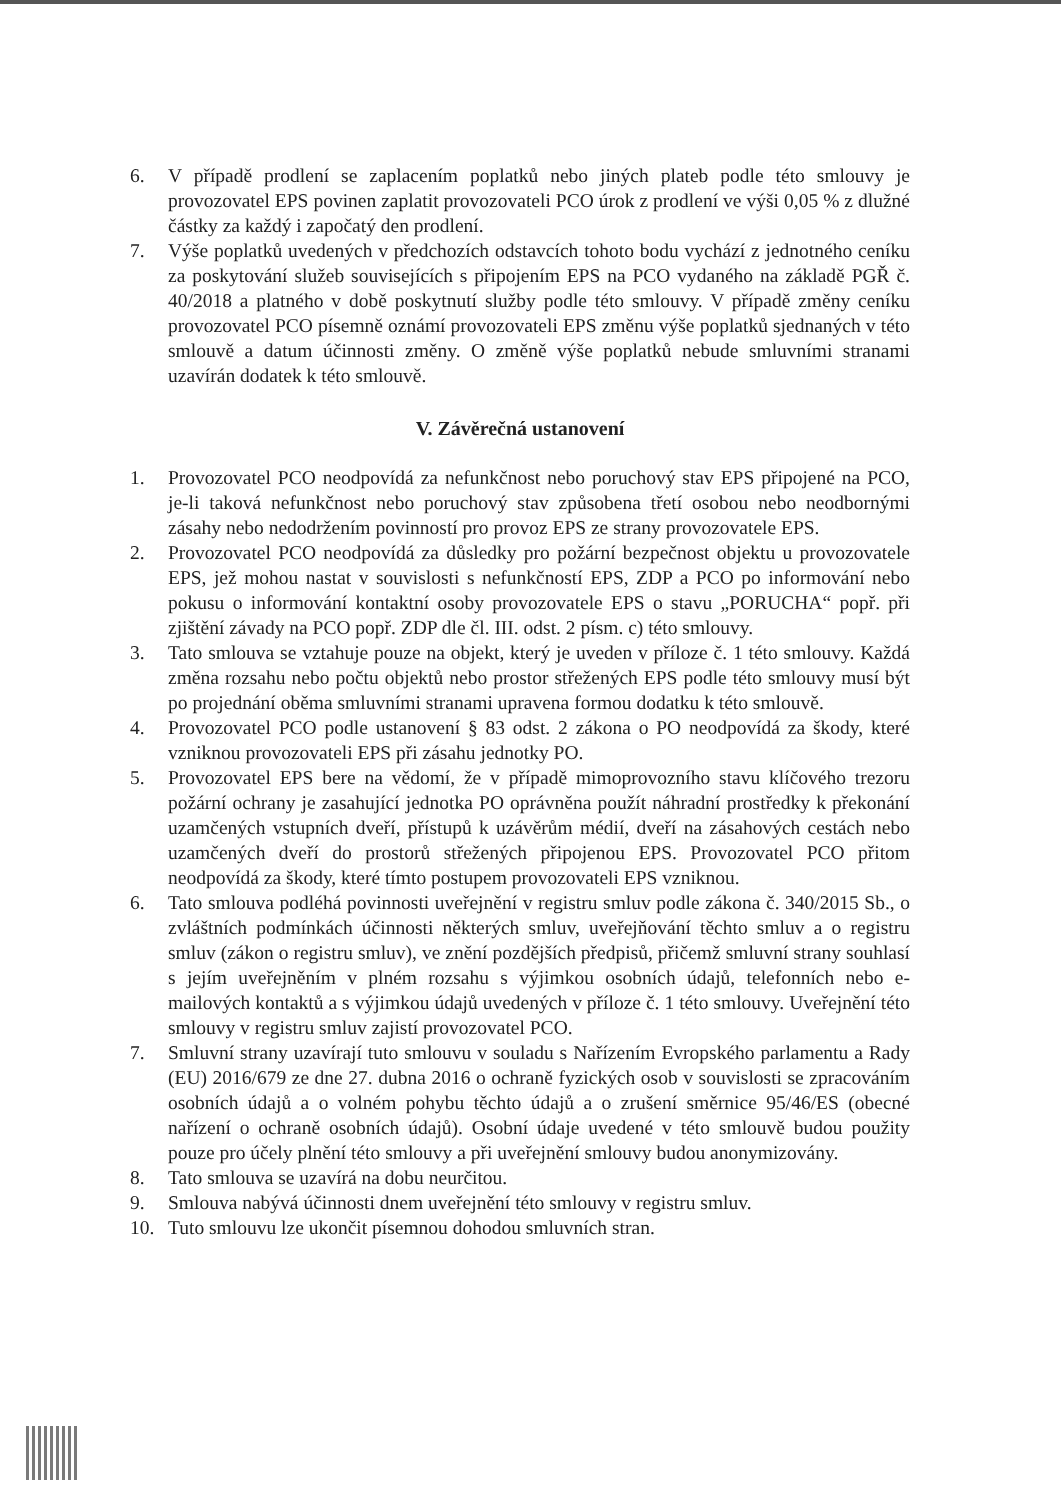6. V případě prodlení se zaplacením poplatků nebo jiných plateb podle této smlouvy je provozovatel EPS povinen zaplatit provozovateli PCO úrok z prodlení ve výši 0,05 % z dlužné částky za každý i započatý den prodlení.
7. Výše poplatků uvedených v předchozích odstavcích tohoto bodu vychází z jednotného ceníku za poskytování služeb souvisejících s připojením EPS na PCO vydaného na základě PGŘ č. 40/2018 a platného v době poskytnutí služby podle této smlouvy. V případě změny ceníku provozovatel PCO písemně oznámí provozovateli EPS změnu výše poplatků sjednaných v této smlouvě a datum účinnosti změny. O změně výše poplatků nebude smluvními stranami uzavírán dodatek k této smlouvě.
V. Závěrečná ustanovení
1. Provozovatel PCO neodpovídá za nefunkčnost nebo poruchový stav EPS připojené na PCO, je-li taková nefunkčnost nebo poruchový stav způsobena třetí osobou nebo neodbornými zásahy nebo nedodržením povinností pro provoz EPS ze strany provozovatele EPS.
2. Provozovatel PCO neodpovídá za důsledky pro požární bezpečnost objektu u provozovatele EPS, jež mohou nastat v souvislosti s nefunkčností EPS, ZDP a PCO po informování nebo pokusu o informování kontaktní osoby provozovatele EPS o stavu „PORUCHA“ popř. při zjištění závady na PCO popř. ZDP dle čl. III. odst. 2 písm. c) této smlouvy.
3. Tato smlouva se vztahuje pouze na objekt, který je uveden v příloze č. 1 této smlouvy. Každá změna rozsahu nebo počtu objektů nebo prostor střežených EPS podle této smlouvy musí být po projednání oběma smluvními stranami upravena formou dodatku k této smlouvě.
4. Provozovatel PCO podle ustanovení § 83 odst. 2 zákona o PO neodpovídá za škody, které vzniknou provozovateli EPS při zásahu jednotky PO.
5. Provozovatel EPS bere na vědomí, že v případě mimoprovozního stavu klíčového trezoru požární ochrany je zasahující jednotka PO oprávněna použít náhradní prostředky k překonání uzamčených vstupních dveří, přístupů k uzávěrům médií, dveří na zásahových cestách nebo uzamčených dveří do prostorů střežených připojenou EPS. Provozovatel PCO přitom neodpovídá za škody, které tímto postupem provozovateli EPS vzniknou.
6. Tato smlouva podléhá povinnosti uveřejnění v registru smluv podle zákona č. 340/2015 Sb., o zvláštních podmínkách účinnosti některých smluv, uveřejňování těchto smluv a o registru smluv (zákon o registru smluv), ve znění pozdějších předpisů, přičemž smluvní strany souhlasí s jejím uveřejněním v plném rozsahu s výjimkou osobních údajů, telefonních nebo e-mailových kontaktů a s výjimkou údajů uvedených v příloze č. 1 této smlouvy. Uveřejnění této smlouvy v registru smluv zajistí provozovatel PCO.
7. Smluvní strany uzavírají tuto smlouvu v souladu s Nařízením Evropského parlamentu a Rady (EU) 2016/679 ze dne 27. dubna 2016 o ochraně fyzických osob v souvislosti se zpracováním osobních údajů a o volném pohybu těchto údajů a o zrušení směrnice 95/46/ES (obecné nařízení o ochraně osobních údajů). Osobní údaje uvedené v této smlouvě budou použity pouze pro účely plnění této smlouvy a při uveřejnění smlouvy budou anonymizovány.
8. Tato smlouva se uzavírá na dobu neurčitou.
9. Smlouva nabývá účinnosti dnem uveřejnění této smlouvy v registru smluv.
10. Tuto smlouvu lze ukončit písemnou dohodou smluvních stran.